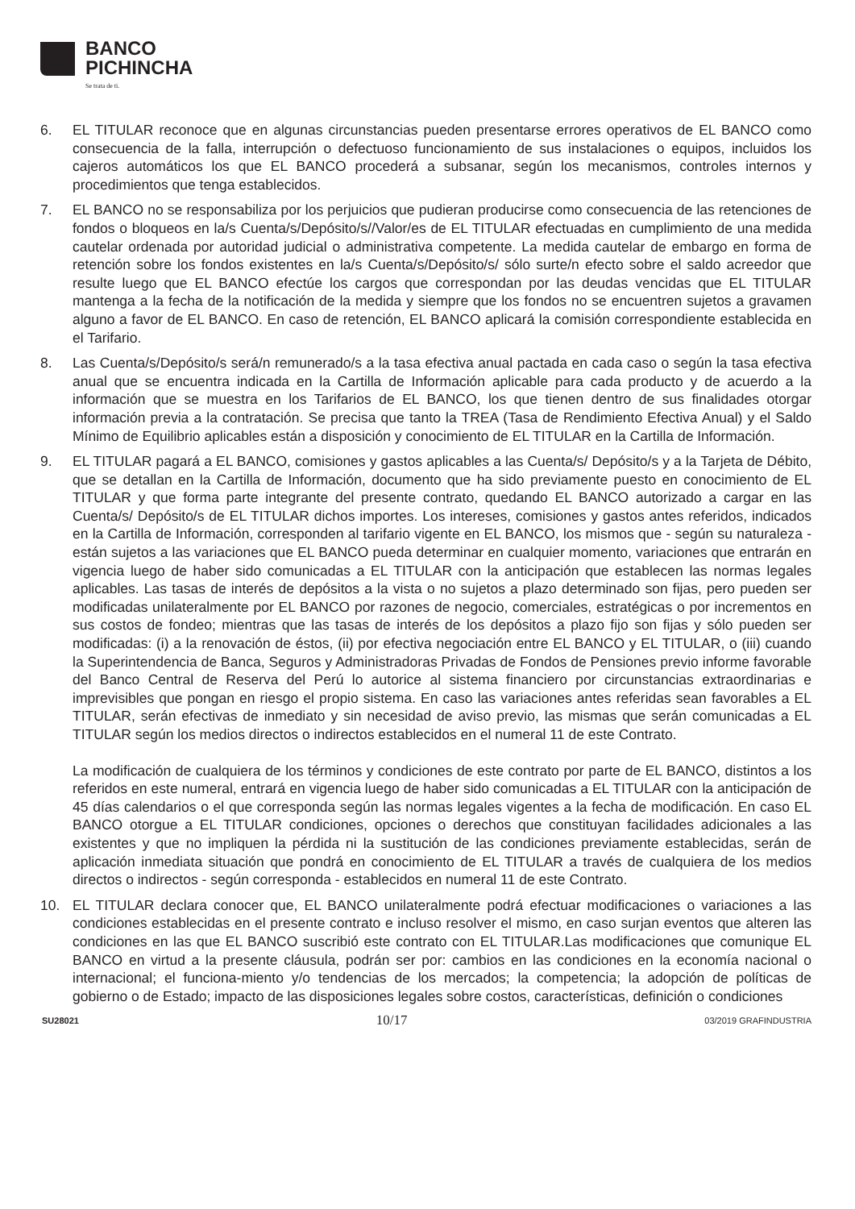BANCO
PICHINCHA
Se trata de ti.
6. EL TITULAR reconoce que en algunas circunstancias pueden presentarse errores operativos de EL BANCO como consecuencia de la falla, interrupción o defectuoso funcionamiento de sus instalaciones o equipos, incluidos los cajeros automáticos los que EL BANCO procederá a subsanar, según los mecanismos, controles internos y procedimientos que tenga establecidos.
7. EL BANCO no se responsabiliza por los perjuicios que pudieran producirse como consecuencia de las retenciones de fondos o bloqueos en la/s Cuenta/s/Depósito/s//Valor/es de EL TITULAR efectuadas en cumplimiento de una medida cautelar ordenada por autoridad judicial o administrativa competente. La medida cautelar de embargo en forma de retención sobre los fondos existentes en la/s Cuenta/s/Depósito/s/ sólo surte/n efecto sobre el saldo acreedor que resulte luego que EL BANCO efectúe los cargos que correspondan por las deudas vencidas que EL TITULAR mantenga a la fecha de la notificación de la medida y siempre que los fondos no se encuentren sujetos a gravamen alguno a favor de EL BANCO. En caso de retención, EL BANCO aplicará la comisión correspondiente establecida en el Tarifario.
8. Las Cuenta/s/Depósito/s será/n remunerado/s a la tasa efectiva anual pactada en cada caso o según la tasa efectiva anual que se encuentra indicada en la Cartilla de Información aplicable para cada producto y de acuerdo a la información que se muestra en los Tarifarios de EL BANCO, los que tienen dentro de sus finalidades otorgar información previa a la contratación. Se precisa que tanto la TREA (Tasa de Rendimiento Efectiva Anual) y el Saldo Mínimo de Equilibrio aplicables están a disposición y conocimiento de EL TITULAR en la Cartilla de Información.
9. EL TITULAR pagará a EL BANCO, comisiones y gastos aplicables a las Cuenta/s/ Depósito/s y a la Tarjeta de Débito, que se detallan en la Cartilla de Información, documento que ha sido previamente puesto en conocimiento de EL TITULAR y que forma parte integrante del presente contrato, quedando EL BANCO autorizado a cargar en las Cuenta/s/ Depósito/s de EL TITULAR dichos importes. Los intereses, comisiones y gastos antes referidos, indicados en la Cartilla de Información, corresponden al tarifario vigente en EL BANCO, los mismos que - según su naturaleza - están sujetos a las variaciones que EL BANCO pueda determinar en cualquier momento, variaciones que entrarán en vigencia luego de haber sido comunicadas a EL TITULAR con la anticipación que establecen las normas legales aplicables. Las tasas de interés de depósitos a la vista o no sujetos a plazo determinado son fijas, pero pueden ser modificadas unilateralmente por EL BANCO por razones de negocio, comerciales, estratégicas o por incrementos en sus costos de fondeo; mientras que las tasas de interés de los depósitos a plazo fijo son fijas y sólo pueden ser modificadas: (i) a la renovación de éstos, (ii) por efectiva negociación entre EL BANCO y EL TITULAR, o (iii) cuando la Superintendencia de Banca, Seguros y Administradoras Privadas de Fondos de Pensiones previo informe favorable del Banco Central de Reserva del Perú lo autorice al sistema financiero por circunstancias extraordinarias e imprevisibles que pongan en riesgo el propio sistema. En caso las variaciones antes referidas sean favorables a EL TITULAR, serán efectivas de inmediato y sin necesidad de aviso previo, las mismas que serán comunicadas a EL TITULAR según los medios directos o indirectos establecidos en el numeral 11 de este Contrato.
La modificación de cualquiera de los términos y condiciones de este contrato por parte de EL BANCO, distintos a los referidos en este numeral, entrará en vigencia luego de haber sido comunicadas a EL TITULAR con la anticipación de 45 días calendarios o el que corresponda según las normas legales vigentes a la fecha de modificación. En caso EL BANCO otorgue a EL TITULAR condiciones, opciones o derechos que constituyan facilidades adicionales a las existentes y que no impliquen la pérdida ni la sustitución de las condiciones previamente establecidas, serán de aplicación inmediata situación que pondrá en conocimiento de EL TITULAR a través de cualquiera de los medios directos o indirectos - según corresponda - establecidos en numeral 11 de este Contrato.
10. EL TITULAR declara conocer que, EL BANCO unilateralmente podrá efectuar modificaciones o variaciones a las condiciones establecidas en el presente contrato e incluso resolver el mismo, en caso surjan eventos que alteren las condiciones en las que EL BANCO suscribió este contrato con EL TITULAR.Las modificaciones que comunique EL BANCO en virtud a la presente cláusula, podrán ser por: cambios en las condiciones en la economía nacional o internacional; el funciona-miento y/o tendencias de los mercados; la competencia; la adopción de políticas de gobierno o de Estado; impacto de las disposiciones legales sobre costos, características, definición o condiciones
SU28021 10/17 03/2019 GRAFINDUSTRIA